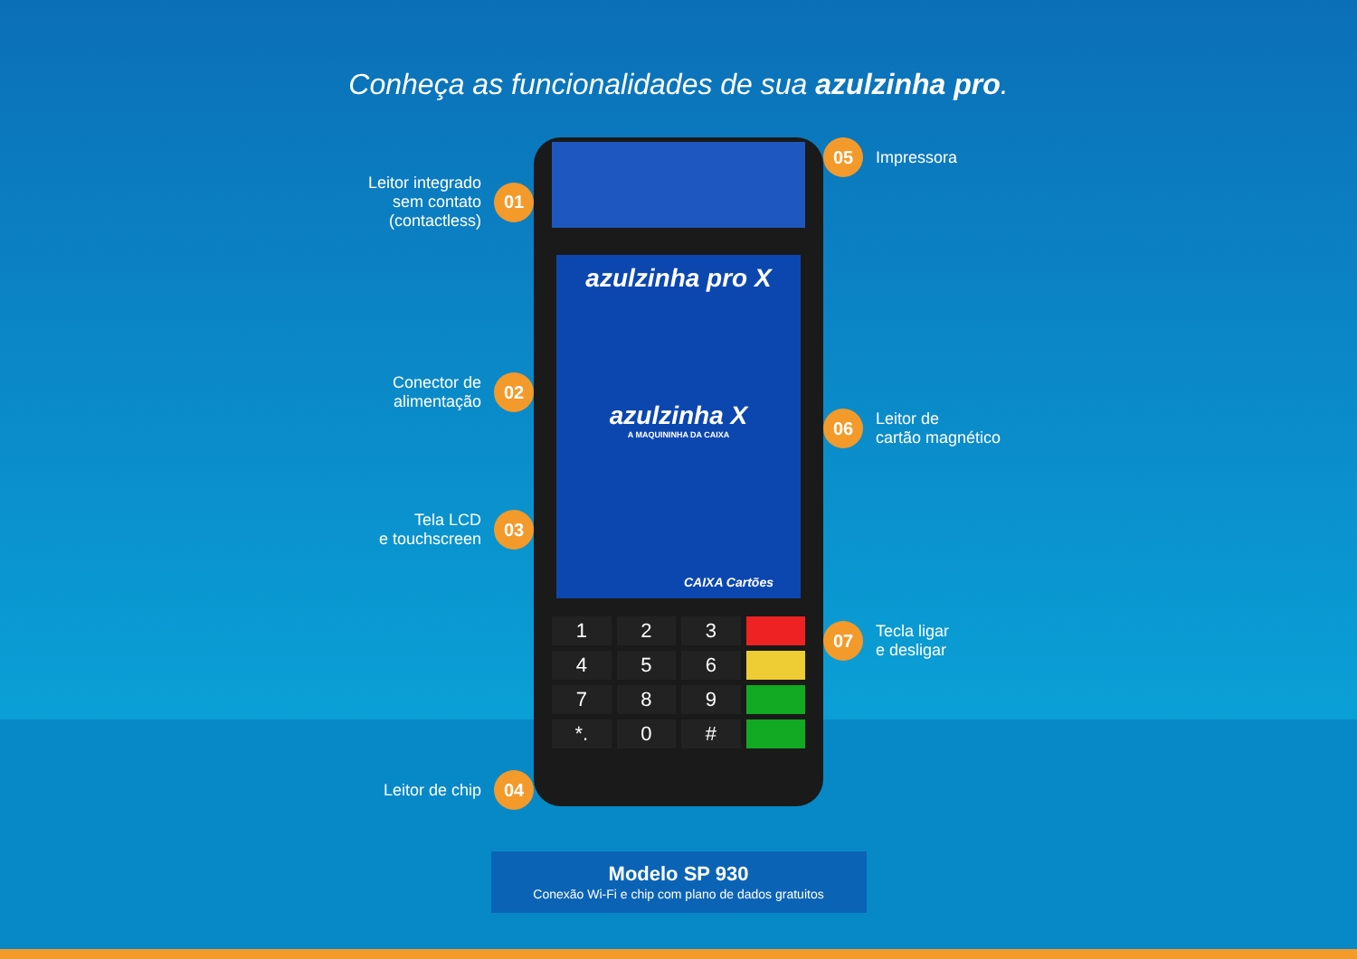Conheça as funcionalidades de sua azulzinha pro.
Leitor integrado
sem contato
(contactless)
01
Conector de
alimentação
02
Tela LCD
e touchscreen
03
Leitor de chip
04
azulzinha pro X
azulzinha X
A MAQUININHA DA CAIXA
CAIXA Cartões
1
2
3
4
5
6
7
8
9
*.
0
#
05
Impressora
06
Leitor de
cartão magnético
07
Tecla ligar
e desligar
Modelo SP 930
Conexão Wi-Fi e chip com plano de dados gratuitos